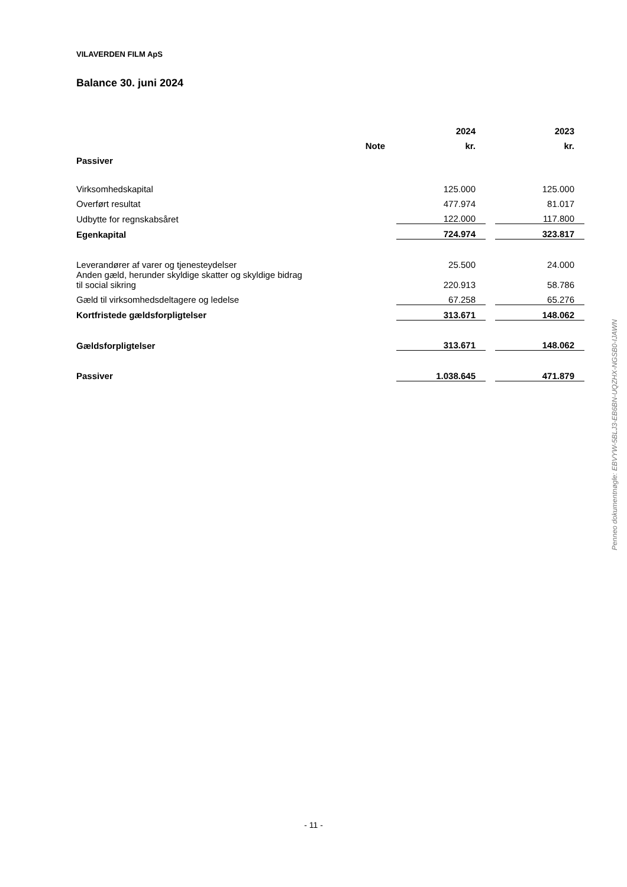VILAVERDEN FILM ApS
Balance 30. juni 2024
| | | | 2024 | | 2023 |
| --- | --- | --- | --- | --- | --- |
| | Note | | kr. | | kr. |
| Passiver | | | | | |
| Virksomhedskapital | | | 125.000 | | 125.000 |
| Overført resultat | | | 477.974 | | 81.017 |
| Udbytte for regnskabsåret | | | 122.000 | | 117.800 |
| Egenkapital | | | 724.974 | | 323.817 |
| Leverandører af varer og tjenesteydelser | | | 25.500 | | 24.000 |
| Anden gæld, herunder skyldige skatter og skyldige bidrag til social sikring | | | 220.913 | | 58.786 |
| Gæld til virksomhedsdeltagere og ledelse | | | 67.258 | | 65.276 |
| Kortfristede gældsforpligtelser | | | 313.671 | | 148.062 |
| Gældsforpligtelser | | | 313.671 | | 148.062 |
| Passiver | | | 1.038.645 | | 471.879 |
- 11 -
Penneo dokumentnøgle: EBVYW-5BLJ3-EB6BN-UQZHX-NGSB0-IJAWN